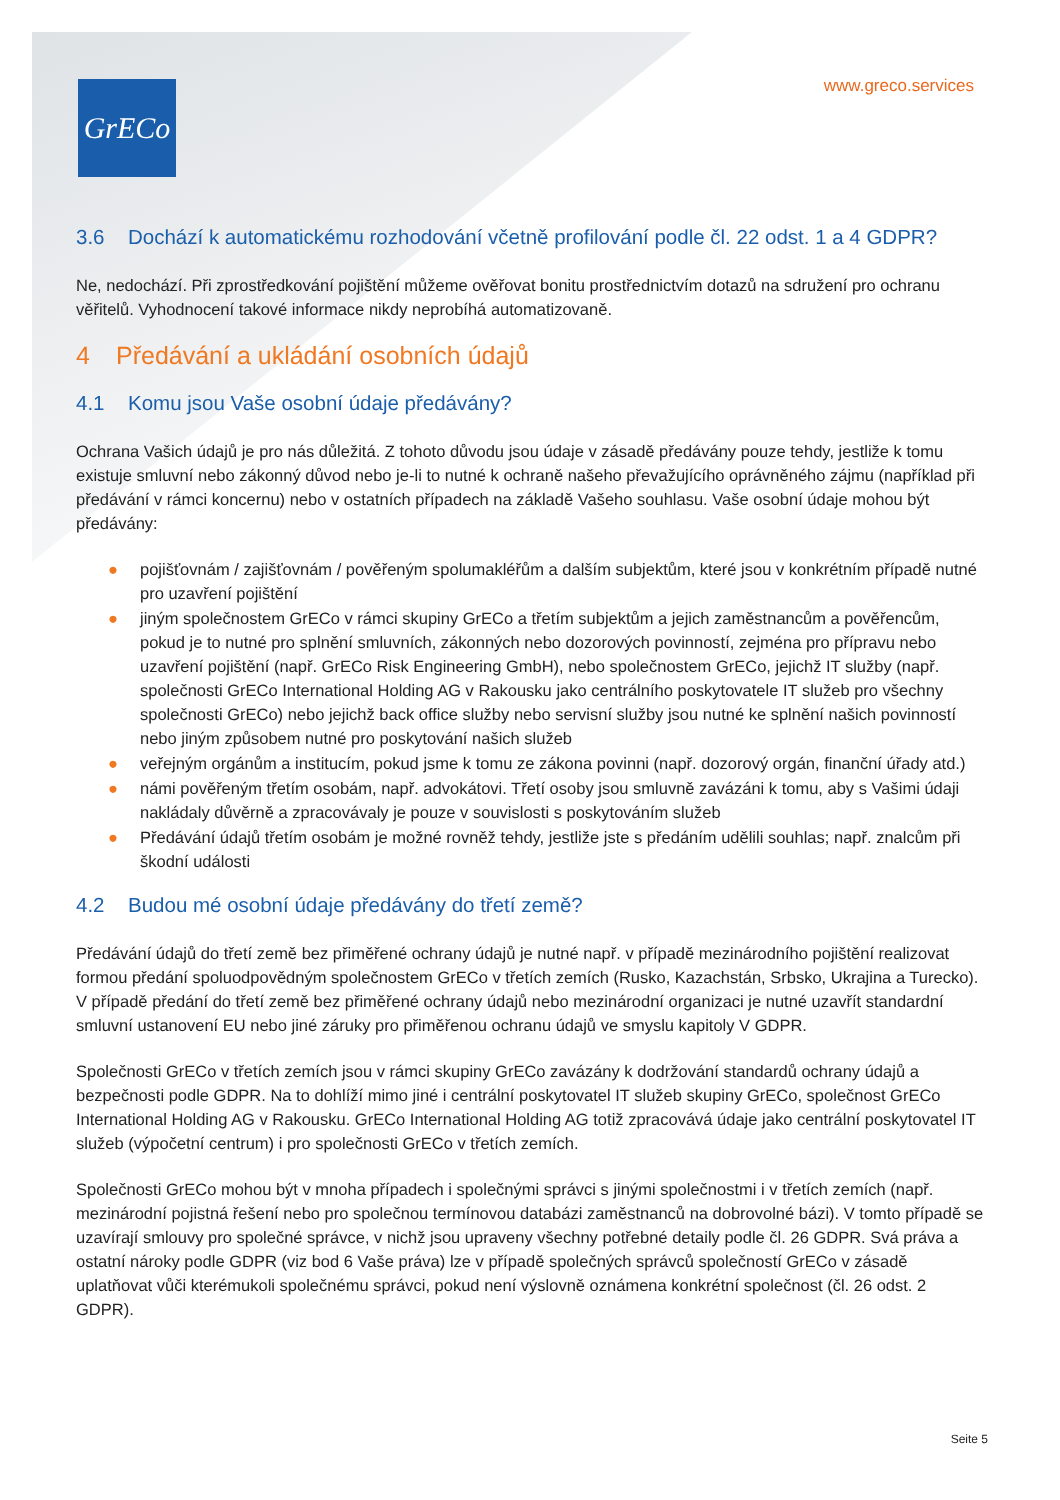GrECo www.greco.services
3.6 Dochází k automatickému rozhodování včetně profilování podle čl. 22 odst. 1 a 4 GDPR?
Ne, nedochází. Při zprostředkování pojištění můžeme ověřovat bonitu prostřednictvím dotazů na sdružení pro ochranu věřitelů. Vyhodnocení takové informace nikdy neprobíhá automatizovaně.
4 Předávání a ukládání osobních údajů
4.1 Komu jsou Vaše osobní údaje předávány?
Ochrana Vašich údajů je pro nás důležitá. Z tohoto důvodu jsou údaje v zásadě předávány pouze tehdy, jestliže k tomu existuje smluvní nebo zákonný důvod nebo je-li to nutné k ochraně našeho převažujícího oprávněného zájmu (například při předávání v rámci koncernu) nebo v ostatních případech na základě Vašeho souhlasu. Vaše osobní údaje mohou být předávány:
● pojišťovnám / zajišťovnám / pověřeným spolumakléřům a dalším subjektům, které jsou v konkrétním případě nutné pro uzavření pojištění
● jiným společnostem GrECo v rámci skupiny GrECo a třetím subjektům a jejich zaměstnancům a pověřencům, pokud je to nutné pro splnění smluvních, zákonných nebo dozorových povinností, zejména pro přípravu nebo uzavření pojištění (např. GrECo Risk Engineering GmbH), nebo společnostem GrECo, jejichž IT služby (např. společnosti GrECo International Holding AG v Rakousku jako centrálního poskytovatele IT služeb pro všechny společnosti GrECo) nebo jejichž back office služby nebo servisní služby jsou nutné ke splnění našich povinností nebo jiným způsobem nutné pro poskytování našich služeb
● veřejným orgánům a institucím, pokud jsme k tomu ze zákona povinni (např. dozorový orgán, finanční úřady atd.)
● námi pověřeným třetím osobám, např. advokátovi. Třetí osoby jsou smluvně zavázáni k tomu, aby s Vašimi údaji nakládaly důvěrně a zpracovávaly je pouze v souvislosti s poskytováním služeb
● Předávání údajů třetím osobám je možné rovněž tehdy, jestliže jste s předáním udělili souhlas; např. znalcům při škodní události
4.2 Budou mé osobní údaje předávány do třetí země?
Předávání údajů do třetí země bez přiměřené ochrany údajů je nutné např. v případě mezinárodního pojištění realizovat formou předání spoluodpovědným společnostem GrECo v třetích zemích (Rusko, Kazachstán, Srbsko, Ukrajina a Turecko). V případě předání do třetí země bez přiměřené ochrany údajů nebo mezinárodní organizaci je nutné uzavřít standardní smluvní ustanovení EU nebo jiné záruky pro přiměřenou ochranu údajů ve smyslu kapitoly V GDPR.
Společnosti GrECo v třetích zemích jsou v rámci skupiny GrECo zavázány k dodržování standardů ochrany údajů a bezpečnosti podle GDPR. Na to dohlíží mimo jiné i centrální poskytovatel IT služeb skupiny GrECo, společnost GrECo International Holding AG v Rakousku. GrECo International Holding AG totiž zpracovává údaje jako centrální poskytovatel IT služeb (výpočetní centrum) i pro společnosti GrECo v třetích zemích.
Společnosti GrECo mohou být v mnoha případech i společnými správci s jinými společnostmi i v třetích zemích (např. mezinárodní pojistná řešení nebo pro společnou termínovou databázi zaměstnanců na dobrovolné bázi). V tomto případě se uzavírají smlouvy pro společné správce, v nichž jsou upraveny všechny potřebné detaily podle čl. 26 GDPR. Svá práva a ostatní nároky podle GDPR (viz bod 6 Vaše práva) lze v případě společných správců společností GrECo v zásadě uplatňovat vůči kterémukoli společnému správci, pokud není výslovně oznámena konkrétní společnost (čl. 26 odst. 2 GDPR).
Seite 5